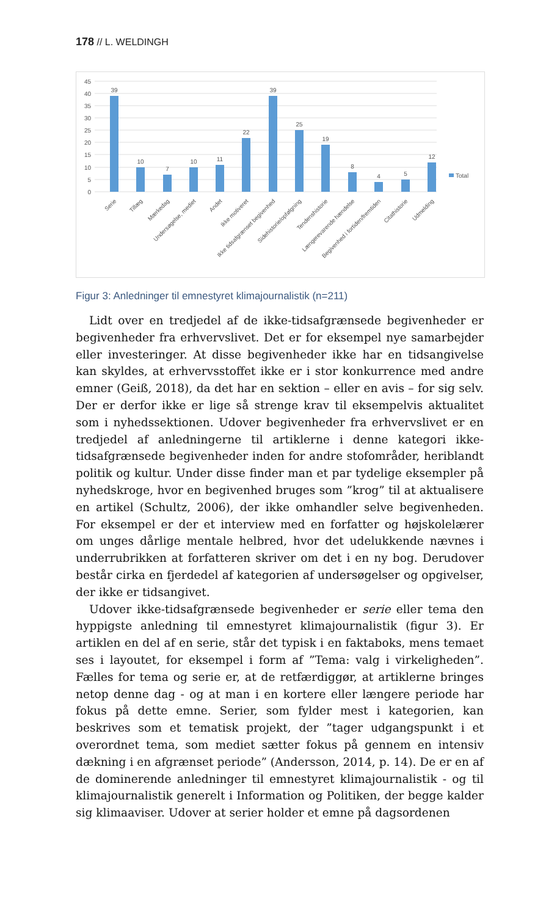178 // L. WELDINGH
45
40
35
30
25
20
15
10
5
0
Total
39
10
7
10
11
22
39
25
19
8
4
5
12
Serie
Tillæg
Mærkedag
Undersøgelse, mediet
Andet
Ikke motiveret
Ikke tidsafgrænset begivenhed
Sidehistorie/opfølgning
Tendenshistorie
Længerevarende hændelse
Begivenhed i fortiden/fremtiden
Citathistorie
Udmelding
Figur 3: Anledninger til emnestyret klimajournalistik (n=211)
Lidt over en tredjedel af de ikke-tidsafgrænsede begivenheder er begivenheder fra erhvervslivet. Det er for eksempel nye samarbejder eller investeringer. At disse begivenheder ikke har en tidsangivelse kan skyldes, at erhvervsstoffet ikke er i stor konkurrence med andre emner (Geiß, 2018), da det har en sektion – eller en avis – for sig selv. Der er derfor ikke er lige så strenge krav til eksempelvis aktualitet som i nyhedssektionen. Udover begivenheder fra erhvervslivet er en tredjedel af anledningerne til artiklerne i denne kategori ikke-tidsafgrænsede begivenheder inden for andre stofområder, heriblandt politik og kultur. Under disse finder man et par tydelige eksempler på nyhedskroge, hvor en begivenhed bruges som ”krog” til at aktualisere en artikel (Schultz, 2006), der ikke omhandler selve begivenheden. For eksempel er der et interview med en forfatter og højskolelærer om unges dårlige mentale helbred, hvor det udelukkende nævnes i underrubrikken at forfatteren skriver om det i en ny bog. Derudover består cirka en fjerdedel af kategorien af undersøgelser og opgivelser, der ikke er tidsangivet.
Udover ikke-tidsafgrænsede begivenheder er serie eller tema den hyppigste anledning til emnestyret klimajournalistik (figur 3). Er artiklen en del af en serie, står det typisk i en faktaboks, mens temaet ses i layoutet, for eksempel i form af ”Tema: valg i virkeligheden”. Fælles for tema og serie er, at de retfærdiggør, at artiklerne bringes netop denne dag - og at man i en kortere eller længere periode har fokus på dette emne. Serier, som fylder mest i kategorien, kan beskrives som et tematisk projekt, der ”tager udgangspunkt i et overordnet tema, som mediet sætter fokus på gennem en intensiv dækning i en afgrænset periode” (Andersson, 2014, p. 14). De er en af de dominerende anledninger til emnestyret klimajournalistik - og til klimajournalistik generelt i Information og Politiken, der begge kalder sig klimaaviser. Udover at serier holder et emne på dagsordenen